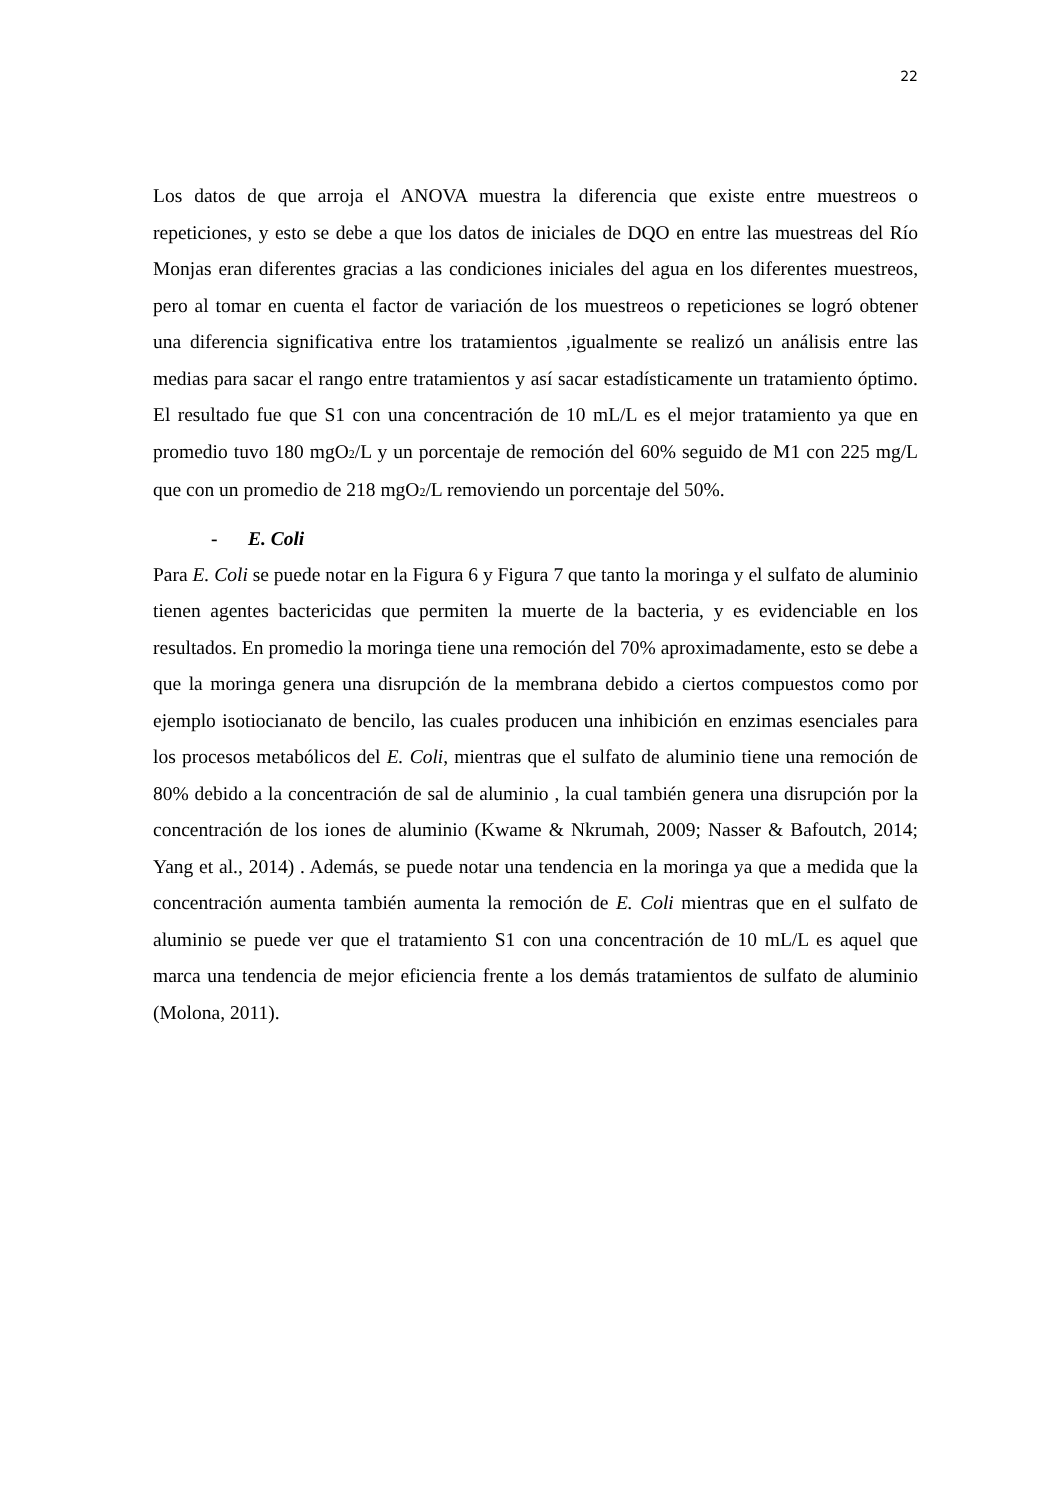22
Los datos de que arroja el ANOVA muestra la diferencia que existe entre muestreos o repeticiones, y esto se debe a que los datos de iniciales de DQO en entre las muestreas del Río Monjas eran diferentes gracias a las condiciones iniciales del agua en los diferentes muestreos, pero al tomar en cuenta el factor de variación de los muestreos o repeticiones se logró obtener una diferencia significativa entre los tratamientos ,igualmente se realizó un análisis entre las medias para sacar el rango entre tratamientos y así sacar estadísticamente un tratamiento óptimo. El resultado fue que S1 con una concentración de 10 mL/L es el mejor tratamiento ya que en promedio tuvo 180 mgO<sub>2</sub>/L y un porcentaje de remoción del 60% seguido de M1 con 225 mg/L que con un promedio de 218 mgO<sub>2</sub>/L removiendo un porcentaje del 50%.
- E. Coli
Para E. Coli se puede notar en la Figura 6 y Figura 7 que tanto la moringa y el sulfato de aluminio tienen agentes bactericidas que permiten la muerte de la bacteria, y es evidenciable en los resultados. En promedio la moringa tiene una remoción del 70% aproximadamente, esto se debe a que la moringa genera una disrupción de la membrana debido a ciertos compuestos como por ejemplo isotiocianato de bencilo, las cuales producen una inhibición en enzimas esenciales para los procesos metabólicos del E. Coli, mientras que el sulfato de aluminio tiene una remoción de 80% debido a la concentración de sal de aluminio , la cual también genera una disrupción por la concentración de los iones de aluminio (Kwame & Nkrumah, 2009; Nasser & Bafoutch, 2014; Yang et al., 2014) . Además, se puede notar una tendencia en la moringa ya que a medida que la concentración aumenta también aumenta la remoción de E. Coli mientras que en el sulfato de aluminio se puede ver que el tratamiento S1 con una concentración de 10 mL/L es aquel que marca una tendencia de mejor eficiencia frente a los demás tratamientos de sulfato de aluminio (Molona, 2011).